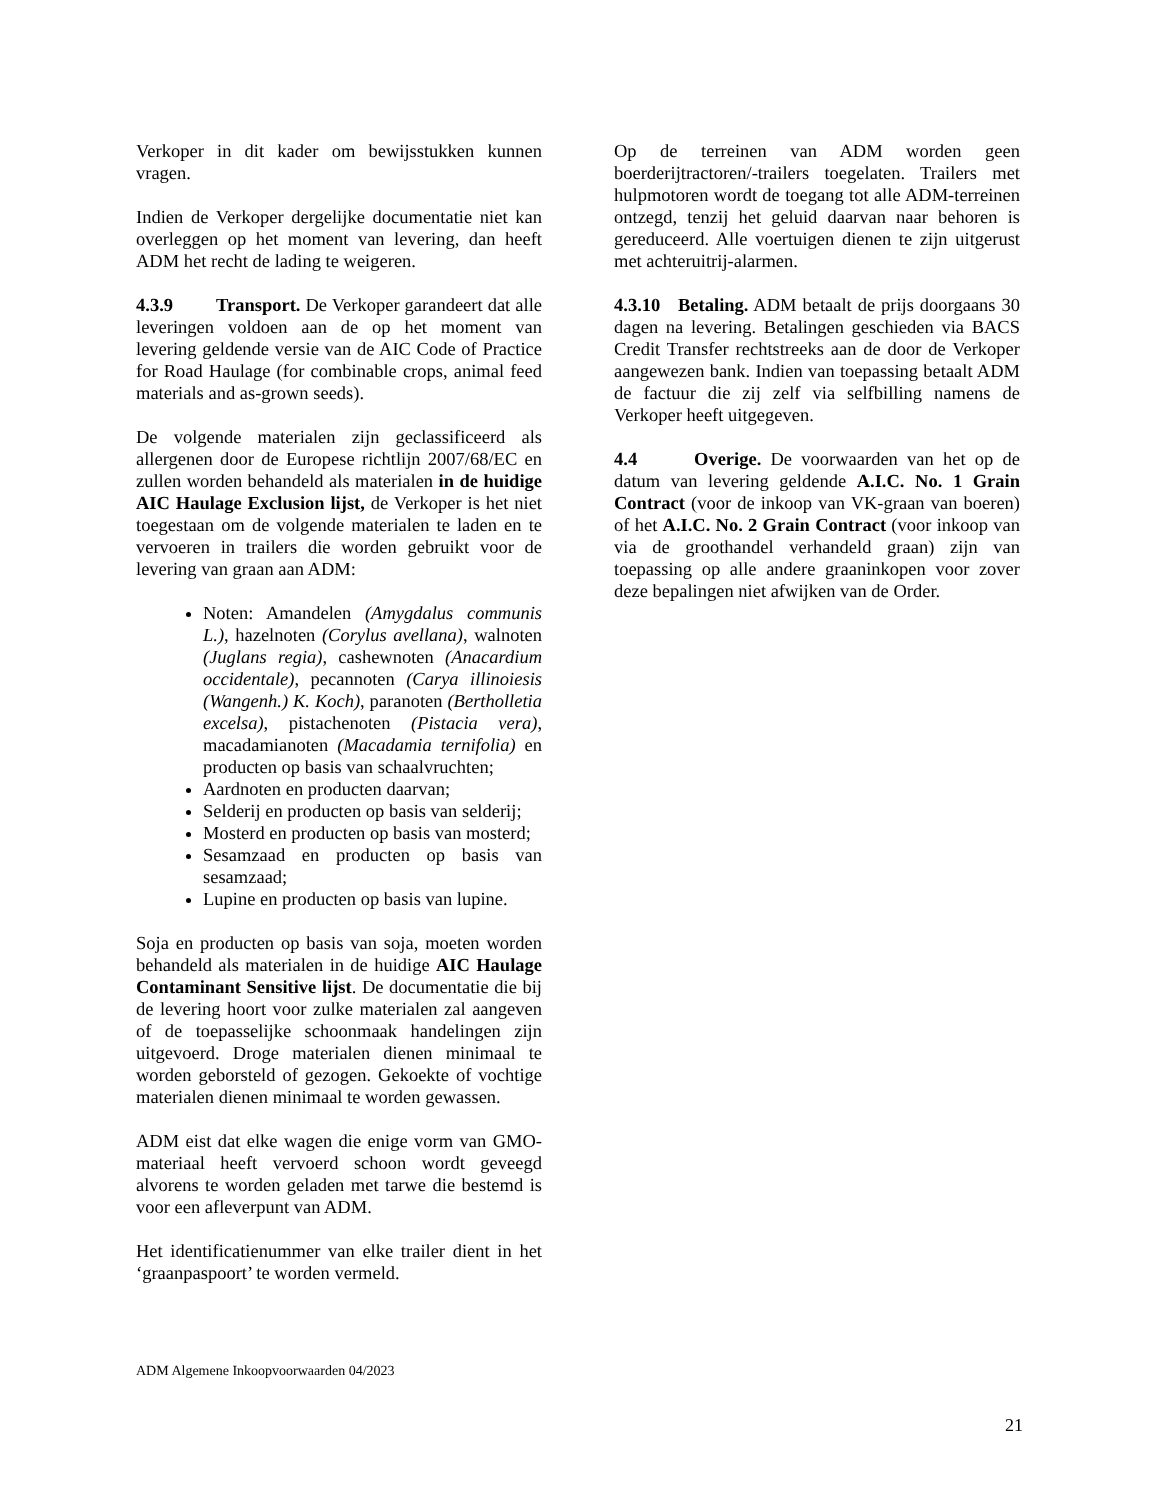Verkoper in dit kader om bewijsstukken kunnen vragen.
Indien de Verkoper dergelijke documentatie niet kan overleggen op het moment van levering, dan heeft ADM het recht de lading te weigeren.
4.3.9 Transport. De Verkoper garandeert dat alle leveringen voldoen aan de op het moment van levering geldende versie van de AIC Code of Practice for Road Haulage (for combinable crops, animal feed materials and as-grown seeds).
De volgende materialen zijn geclassificeerd als allergenen door de Europese richtlijn 2007/68/EC en zullen worden behandeld als materialen in de huidige AIC Haulage Exclusion lijst, de Verkoper is het niet toegestaan om de volgende materialen te laden en te vervoeren in trailers die worden gebruikt voor de levering van graan aan ADM:
Noten: Amandelen (Amygdalus communis L.), hazelnoten (Corylus avellana), walnoten (Juglans regia), cashewnoten (Anacardium occidentale), pecannoten (Carya illinoiesis (Wangenh.) K. Koch), paranoten (Bertholletia excelsa), pistachenoten (Pistacia vera), macadamianoten (Macadamia ternifolia) en producten op basis van schaalvruchten;
Aardnoten en producten daarvan;
Selderij en producten op basis van selderij;
Mosterd en producten op basis van mosterd;
Sesamzaad en producten op basis van sesamzaad;
Lupine en producten op basis van lupine.
Soja en producten op basis van soja, moeten worden behandeld als materialen in de huidige AIC Haulage Contaminant Sensitive lijst. De documentatie die bij de levering hoort voor zulke materialen zal aangeven of de toepasselijke schoonmaak handelingen zijn uitgevoerd. Droge materialen dienen minimaal te worden geborsteld of gezogen. Gekoekte of vochtige materialen dienen minimaal te worden gewassen.
ADM eist dat elke wagen die enige vorm van GMO-materiaal heeft vervoerd schoon wordt geveegd alvorens te worden geladen met tarwe die bestemd is voor een afleverpunt van ADM.
Het identificatienummer van elke trailer dient in het ‘graanpaspoort’ te worden vermeld.
Op de terreinen van ADM worden geen boerderijtractoren/-trailers toegelaten. Trailers met hulpmotoren wordt de toegang tot alle ADM-terreinen ontzegd, tenzij het geluid daarvan naar behoren is gereduceerd. Alle voertuigen dienen te zijn uitgerust met achteruitrij-alarmen.
4.3.10 Betaling. ADM betaalt de prijs doorgaans 30 dagen na levering. Betalingen geschieden via BACS Credit Transfer rechtstreeks aan de door de Verkoper aangewezen bank. Indien van toepassing betaalt ADM de factuur die zij zelf via selfbilling namens de Verkoper heeft uitgegeven.
4.4 Overige. De voorwaarden van het op de datum van levering geldende A.I.C. No. 1 Grain Contract (voor de inkoop van VK-graan van boeren) of het A.I.C. No. 2 Grain Contract (voor inkoop van via de groothandel verhandeld graan) zijn van toepassing op alle andere graaninkopen voor zover deze bepalingen niet afwijken van de Order.
ADM Algemene Inkoopvoorwaarden 04/2023
21